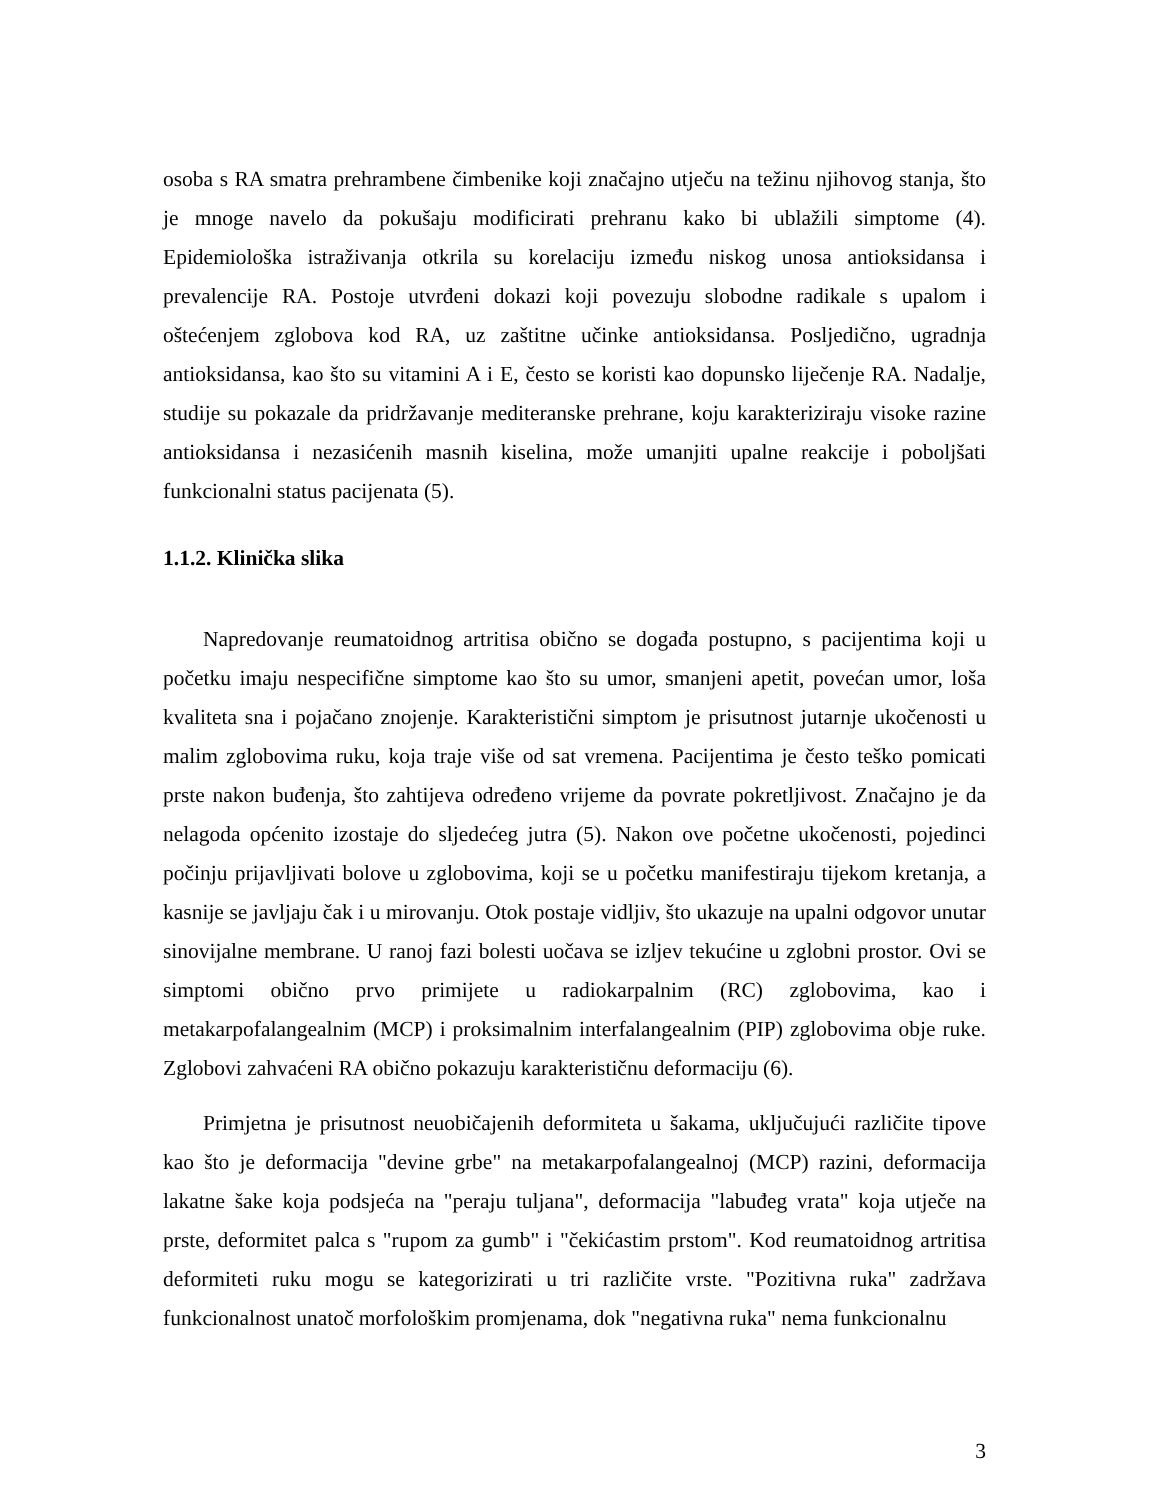osoba s RA smatra prehrambene čimbenike koji značajno utječu na težinu njihovog stanja, što je mnoge navelo da pokušaju modificirati prehranu kako bi ublažili simptome (4). Epidemiološka istraživanja otkrila su korelaciju između niskog unosa antioksidansa i prevalencije RA. Postoje utvrđeni dokazi koji povezuju slobodne radikale s upalom i oštećenjem zglobova kod RA, uz zaštitne učinke antioksidansa. Posljedično, ugradnja antioksidansa, kao što su vitamini A i E, često se koristi kao dopunsko liječenje RA. Nadalje, studije su pokazale da pridržavanje mediteranske prehrane, koju karakteriziraju visoke razine antioksidansa i nezasićenih masnih kiselina, može umanjiti upalne reakcije i poboljšati funkcionalni status pacijenata (5).
1.1.2. Klinička slika
Napredovanje reumatoidnog artritisa obično se događa postupno, s pacijentima koji u početku imaju nespecifične simptome kao što su umor, smanjeni apetit, povećan umor, loša kvaliteta sna i pojačano znojenje. Karakteristični simptom je prisutnost jutarnje ukočenosti u malim zglobovima ruku, koja traje više od sat vremena. Pacijentima je često teško pomicati prste nakon buđenja, što zahtijeva određeno vrijeme da povrate pokretljivost. Značajno je da nelagoda općenito izostaje do sljedećeg jutra (5). Nakon ove početne ukočenosti, pojedinci počinju prijavljivati bolove u zglobovima, koji se u početku manifestiraju tijekom kretanja, a kasnije se javljaju čak i u mirovanju. Otok postaje vidljiv, što ukazuje na upalni odgovor unutar sinovijalne membrane. U ranoj fazi bolesti uočava se izljev tekućine u zglobni prostor. Ovi se simptomi obično prvo primijete u radiokarpalnim (RC) zglobovima, kao i metakarpofalangealnim (MCP) i proksimalnim interfalangealnim (PIP) zglobovima obje ruke. Zglobovi zahvaćeni RA obično pokazuju karakterističnu deformaciju (6).
Primjetna je prisutnost neuobičajenih deformiteta u šakama, uključujući različite tipove kao što je deformacija "devine grbe" na metakarpofalangealnoj (MCP) razini, deformacija lakatne šake koja podsjeća na "peraju tuljana", deformacija "labuđeg vrata" koja utječe na prste, deformitet palca s "rupom za gumb" i "čekićastim prstom". Kod reumatoidnog artritisa deformiteti ruku mogu se kategorizirati u tri različite vrste. "Pozitivna ruka" zadržava funkcionalnost unatoč morfološkim promjenama, dok "negativna ruka" nema funkcionalnu
3